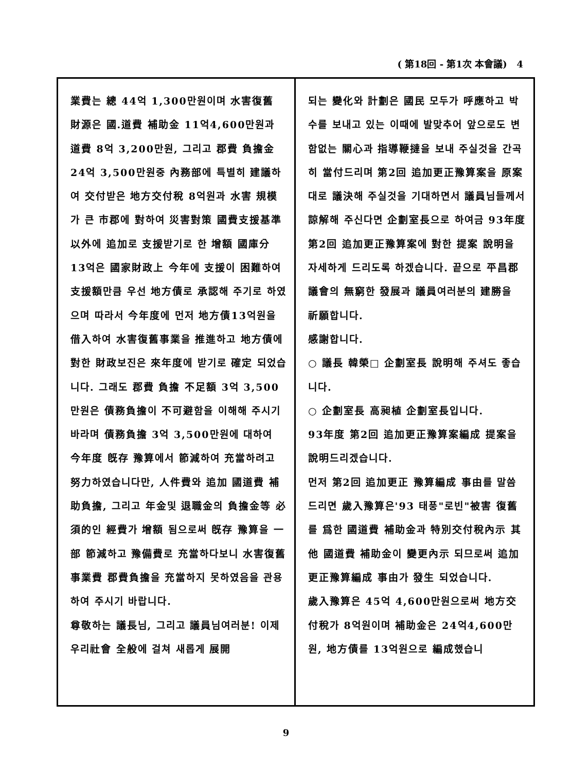( 第18回 - 第1次 本會議) 4
業費는 總 44억 1,300만원이며 水害復舊 財源은 國.道費 補助金 11억4,600만원과 道費 8억 3,200만원, 그리고 郡費 負擔金 24억 3,500만원중 內務部에 특별히 建議하여 交付받은 地方交付稅 8억원과 水害 規模가 큰 市郡에 對하여 災害對策 國費支援基準 以外에 追加로 支援받기로 한 增額 國庫分 13억은 國家財政上 今年에 支援이 困難하여 支援額만큼 우선 地方債로 承認해 주기로 하였으며 따라서 今年度에 먼저 地方債13억원을 借入하여 水害復舊事業을 推進하고 地方債에 對한 財政보진은 來年度에 받기로 確定 되었습니다. 그래도 郡費 負擔 不足額 3억 3,500만원은 債務負擔이 不可避함을 이해해 주시기 바라며 債務負擔 3억 3,500만원에 대하여 今年度 旣存 豫算에서 節減하여 充當하려고 努力하였습니다만, 人件費와 追加 國道費 補助負擔, 그리고 年金및 退職金의 負擔金等 必須的인 經費가 增額 됨으로써 旣存 豫算을 一部 節減하고 豫備費로 充當하다보니 水害復舊事業費 郡費負擔을 充當하지 못하였음을 관용하여 주시기 바랍니다.
尊敬하는 議長님, 그리고 議員님여러분! 이제 우리社會 全般에 걸쳐 새롭게 展開
되는 變化와 計劃은 國民 모두가 呼應하고 박수를 보내고 있는 이때에 발맞추어 앞으로도 변함없는 關心과 指導鞭撻을 보내 주실것을 간곡히 當付드리며 第2回 追加更正豫算案을 原案대로 議決해 주실것을 기대하면서 議員님들께서 諒解해 주신다면 企劃室長으로 하여금 93年度 第2回 追加更正豫算案에 對한 提案 說明을 자세하게 드리도록 하겠습니다. 끝으로 平昌郡議會의 無窮한 發展과 議員여러분의 建勝을 祈願합니다.
感謝합니다.
○ 議長 韓榮□ 企劃室長 說明해 주셔도 좋습니다.
○ 企劃室長 高昶植 企劃室長입니다.
93年度 第2回 追加更正豫算案編成 提案을 說明드리겠습니다.
먼저 第2回 追加更正 豫算編成 事由를 말씀드리면 歲入豫算은'93 태풍"로빈"被害 復舊를 爲한 國道費 補助金과 特別交付稅內示 其他 國道費 補助金이 變更內示 되므로써 追加更正豫算編成 事由가 發生 되었습니다.
歲入豫算은 45억 4,600만원으로써 地方交付稅가 8억원이며 補助金은 24억4,600만원, 地方債를 13억원으로 編成했습니
9